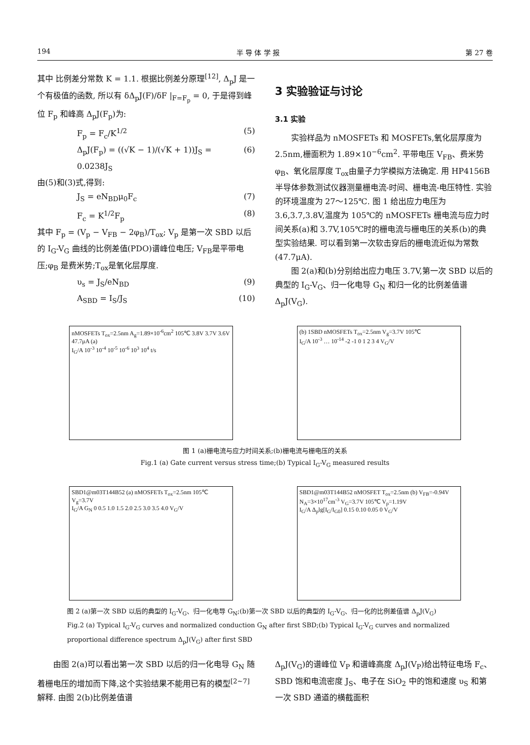194 半 导 体 学 报 第 27 卷
其中 比例差分常数 K = 1.1. 根据比例差分原理<sup>[12]</sup>, Δ<sub>p</sub>J 是一个有极值的函数, 所以有 δΔ<sub>p</sub>J(F)/δF |<sub>F=F<sub>p</sub></sub> = 0, 于是得到峰位 F<sub>p</sub> 和峰高 Δ<sub>p</sub>J(F<sub>p</sub>)为:
F<sub>p</sub> = F<sub>c</sub>/K<sup>1/2</sup> (5)
Δ<sub>p</sub>J(F<sub>p</sub>) = ((√K − 1)/(√K + 1))J<sub>S</sub> = 0.0238J<sub>S</sub> (6)
由(5)和(3)式,得到:
J<sub>S</sub> = eN<sub>BD</sub>μ<sub>0</sub>F<sub>c</sub> (7)
F<sub>c</sub> = K<sup>1/2</sup>F<sub>p</sub> (8)
其中 F<sub>p</sub> = (V<sub>p</sub> − V<sub>FB</sub> − 2φ<sub>B</sub>)/T<sub>ox</sub>; V<sub>p</sub> 是第一次 SBD 以后的 I<sub>G</sub>-V<sub>G</sub> 曲线的比例差值(PDO)谱峰位电压; V<sub>FB</sub>是平带电压;φ<sub>B</sub> 是费米势;T<sub>ox</sub>是氧化层厚度.
υ<sub>s</sub> = J<sub>S</sub>/eN<sub>BD</sub> (9)
A<sub>SBD</sub> = I<sub>S</sub>/J<sub>S</sub> (10)
3 实验验证与讨论
3.1 实验
实验样品为 nMOSFETs 和 MOSFETs,氧化层厚度为 2.5nm,栅面积为 1.89×10<sup>−6</sup>cm<sup>2</sup>. 平带电压 V<sub>FB</sub>、费米势 φ<sub>B</sub>、氧化层厚度 T<sub>ox</sub>由量子力学模拟方法确定. 用 HP4156B 半导体参数测试仪器测量栅电流-时间、栅电流-电压特性. 实验的环境温度为 27～125℃. 图 1 给出应力电压为 3.6,3.7,3.8V,温度为 105℃的 nMOSFETs 栅电流与应力时间关系(a)和 3.7V,105℃时的栅电流与栅电压的关系(b)的典型实验结果. 可以看到第一次软击穿后的栅电流近似为常数(47.7μA).
图 2(a)和(b)分别给出应力电压 3.7V,第一次 SBD 以后的典型的 I<sub>G</sub>-V<sub>G</sub>、归一化电导 G<sub>N</sub> 和归一化的比例差值谱 Δ<sub>p</sub>J(V<sub>G</sub>).
nMOSFETs T<sub>ox</sub>=2.5nm A<sub>g</sub>=1.89×10<sup>-6</sup>cm<sup>2</sup> 105℃ 3.8V 3.7V 3.6V 47.7μA (a)
I<sub>G</sub>/A 10<sup>-3</sup> 10<sup>-4</sup> 10<sup>-5</sup> 10<sup>-6</sup> 10<sup>3</sup> 10<sup>4</sup> t/s
(b) 1SBD nMOSFETs T<sub>ox</sub>=2.5nm V<sub>g</sub>=3.7V 105℃
I<sub>G</sub>/A 10<sup>-3</sup> … 10<sup>-14</sup> -2 -1 0 1 2 3 4 V<sub>G</sub>/V
图 1 (a)栅电流与应力时间关系;(b)栅电流与栅电压的关系
Fig.1 (a) Gate current versus stress time;(b) Typical I<sub>G</sub>-V<sub>G</sub> measured results
SBD1@m03T144B52 (a) nMOSFETs T<sub>ox</sub>=2.5nm 105℃ V<sub>g</sub>=3.7V
I<sub>G</sub>/A G<sub>N</sub> 0 0.5 1.0 1.5 2.0 2.5 3.0 3.5 4.0 V<sub>G</sub>/V
SBD1@m03T144B52 nMOSFET T<sub>ox</sub>=2.5nm (b) V<sub>FB</sub>=-0.94V N<sub>A</sub>=3×10<sup>17</sup>cm<sup>-3</sup> V<sub>G</sub>=3.7V 105℃ V<sub>p</sub>=1.19V
I<sub>G</sub>/A Δ<sub>p</sub>lg[I<sub>G</sub>/I<sub>G0</sub>] 0.15 0.10 0.05 0 V<sub>G</sub>/V
图 2 (a)第一次 SBD 以后的典型的 I<sub>G</sub>-V<sub>G</sub>、归一化电导 G<sub>N</sub>;(b)第一次 SBD 以后的典型的 I<sub>G</sub>-V<sub>G</sub>、归一化的比例差值谱 Δ<sub>p</sub>J(V<sub>G</sub>)
Fig.2 (a) Typical I<sub>G</sub>-V<sub>G</sub> curves and normalized conduction G<sub>N</sub> after first SBD;(b) Typical I<sub>G</sub>-V<sub>G</sub> curves and normalized proportional difference spectrum Δ<sub>p</sub>J(V<sub>G</sub>) after first SBD
由图 2(a)可以看出第一次 SBD 以后的归一化电导 G<sub>N</sub> 随着栅电压的增加而下降,这个实验结果不能用已有的模型<sup>[2~7]</sup>解释. 由图 2(b)比例差值谱
Δ<sub>p</sub>J(V<sub>G</sub>)的谱峰位 V<sub>P</sub> 和谱峰高度 Δ<sub>p</sub>J(V<sub>P</sub>)给出特征电场 F<sub>c</sub>、SBD 饱和电流密度 J<sub>S</sub>、电子在 SiO<sub>2</sub> 中的饱和速度 υ<sub>S</sub> 和第一次 SBD 通道的横截面积